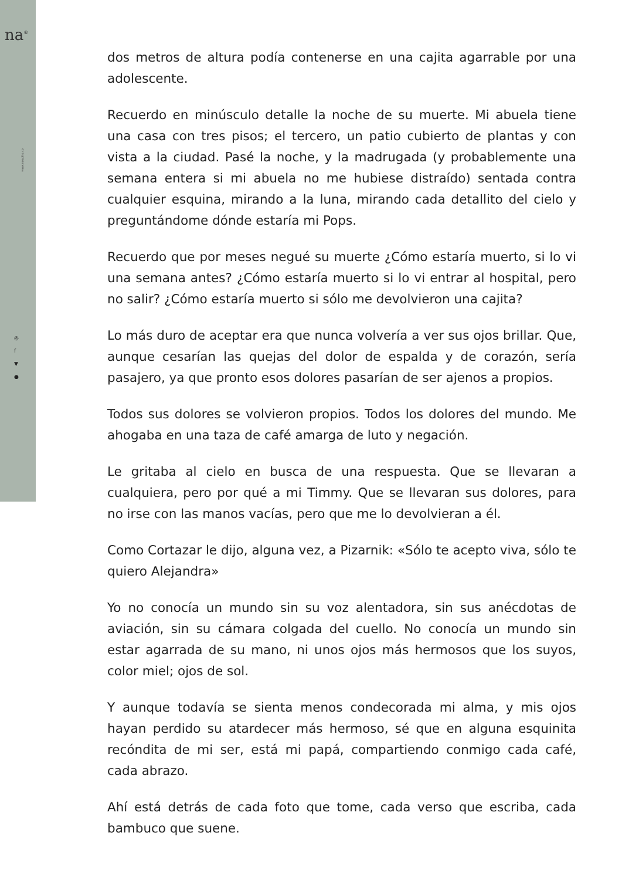na<sup>®</sup>
www.noapito.co
◎
f
▼
●
dos metros de altura podía contenerse en una cajita agarrable por una adolescente.
Recuerdo en minúsculo detalle la noche de su muerte. Mi abuela tiene una casa con tres pisos; el tercero, un patio cubierto de plantas y con vista a la ciudad. Pasé la noche, y la madrugada (y probablemente una semana entera si mi abuela no me hubiese distraído) sentada contra cualquier esquina, mirando a la luna, mirando cada detallito del cielo y preguntándome dónde estaría mi Pops.
Recuerdo que por meses negué su muerte ¿Cómo estaría muerto, si lo vi una semana antes? ¿Cómo estaría muerto si lo vi entrar al hospital, pero no salir? ¿Cómo estaría muerto si sólo me devolvieron una cajita?
Lo más duro de aceptar era que nunca volvería a ver sus ojos brillar. Que, aunque cesarían las quejas del dolor de espalda y de corazón, sería pasajero, ya que pronto esos dolores pasarían de ser ajenos a propios.
Todos sus dolores se volvieron propios. Todos los dolores del mundo. Me ahogaba en una taza de café amarga de luto y negación.
Le gritaba al cielo en busca de una respuesta. Que se llevaran a cualquiera, pero por qué a mi Timmy. Que se llevaran sus dolores, para no irse con las manos vacías, pero que me lo devolvieran a él.
Como Cortazar le dijo, alguna vez, a Pizarnik: «Sólo te acepto viva, sólo te quiero Alejandra»
Yo no conocía un mundo sin su voz alentadora, sin sus anécdotas de aviación, sin su cámara colgada del cuello. No conocía un mundo sin estar agarrada de su mano, ni unos ojos más hermosos que los suyos, color miel; ojos de sol.
Y aunque todavía se sienta menos condecorada mi alma, y mis ojos hayan perdido su atardecer más hermoso, sé que en alguna esquinita recóndita de mi ser, está mi papá, compartiendo conmigo cada café, cada abrazo.
Ahí está detrás de cada foto que tome, cada verso que escriba, cada bambuco que suene.